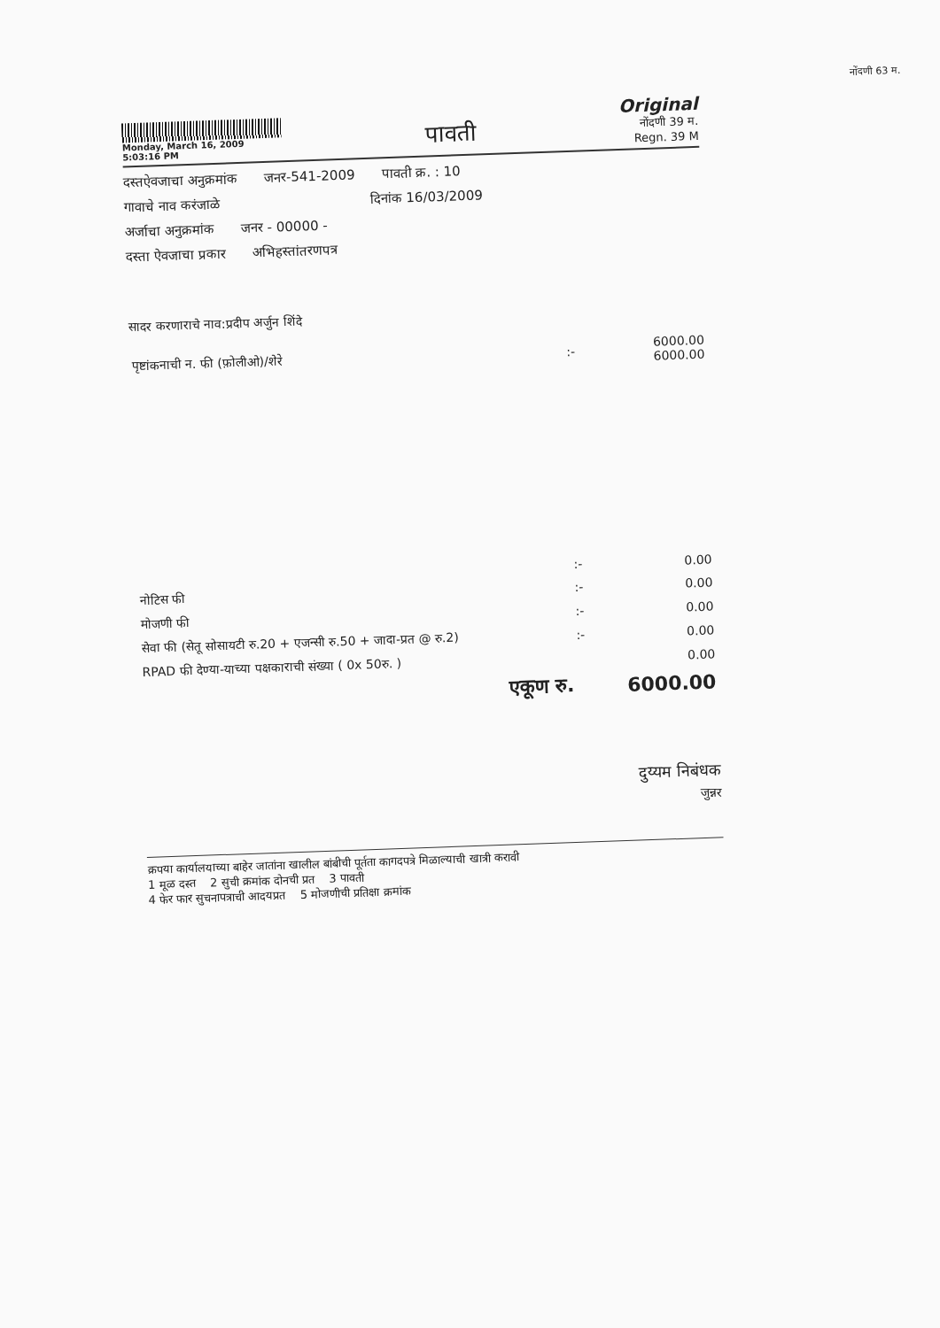नोंदणी 63 म.
Monday, March 16, 2009
5:03:16 PM
पावती
Original
नोंदणी 39 म.
Regn. 39 M
दस्तऐवजाचा अनुक्रमांक जनर-541-2009 पावती क्र. : 10
गावाचे नाव करंजाळे दिनांक 16/03/2009
अर्जाचा अनुक्रमांक जनर - 00000 -
दस्ता ऐवजाचा प्रकार अभिहस्तांतरणपत्र
सादर करणाराचे नाव:प्रदीप अर्जुन शिंदे
| पृष्टांकनाची न. फी (फ़ोलीओ)/शेरे | :- | 6000.00 6000.00 |
| | :- | 0.00 |
| नोटिस फी | :- | 0.00 |
| मोजणी फी | :- | 0.00 |
| सेवा फी (सेतू सोसायटी रु.20 + एजन्सी रु.50 + जादा-प्रत @ रु.2) | :- | 0.00 |
| RPAD फी देण्या-याच्या पक्षकाराची संख्या ( 0x 50रु. ) | | 0.00 |
| एकूण रु. | | 6000.00 |
दुय्यम निबंधक
जुन्नर
क्रपया कार्यालयाच्या बाहेर जातांना खालील बांबीची पूर्तता कागदपत्रे मिळाल्याची खात्री करावी
1 मूळ दस्त 2 सुची क्रमांक दोनची प्रत 3 पावती
4 फेर फार सुचनापत्राची आदयप्रत 5 मोजणीची प्रतिक्षा क्रमांक